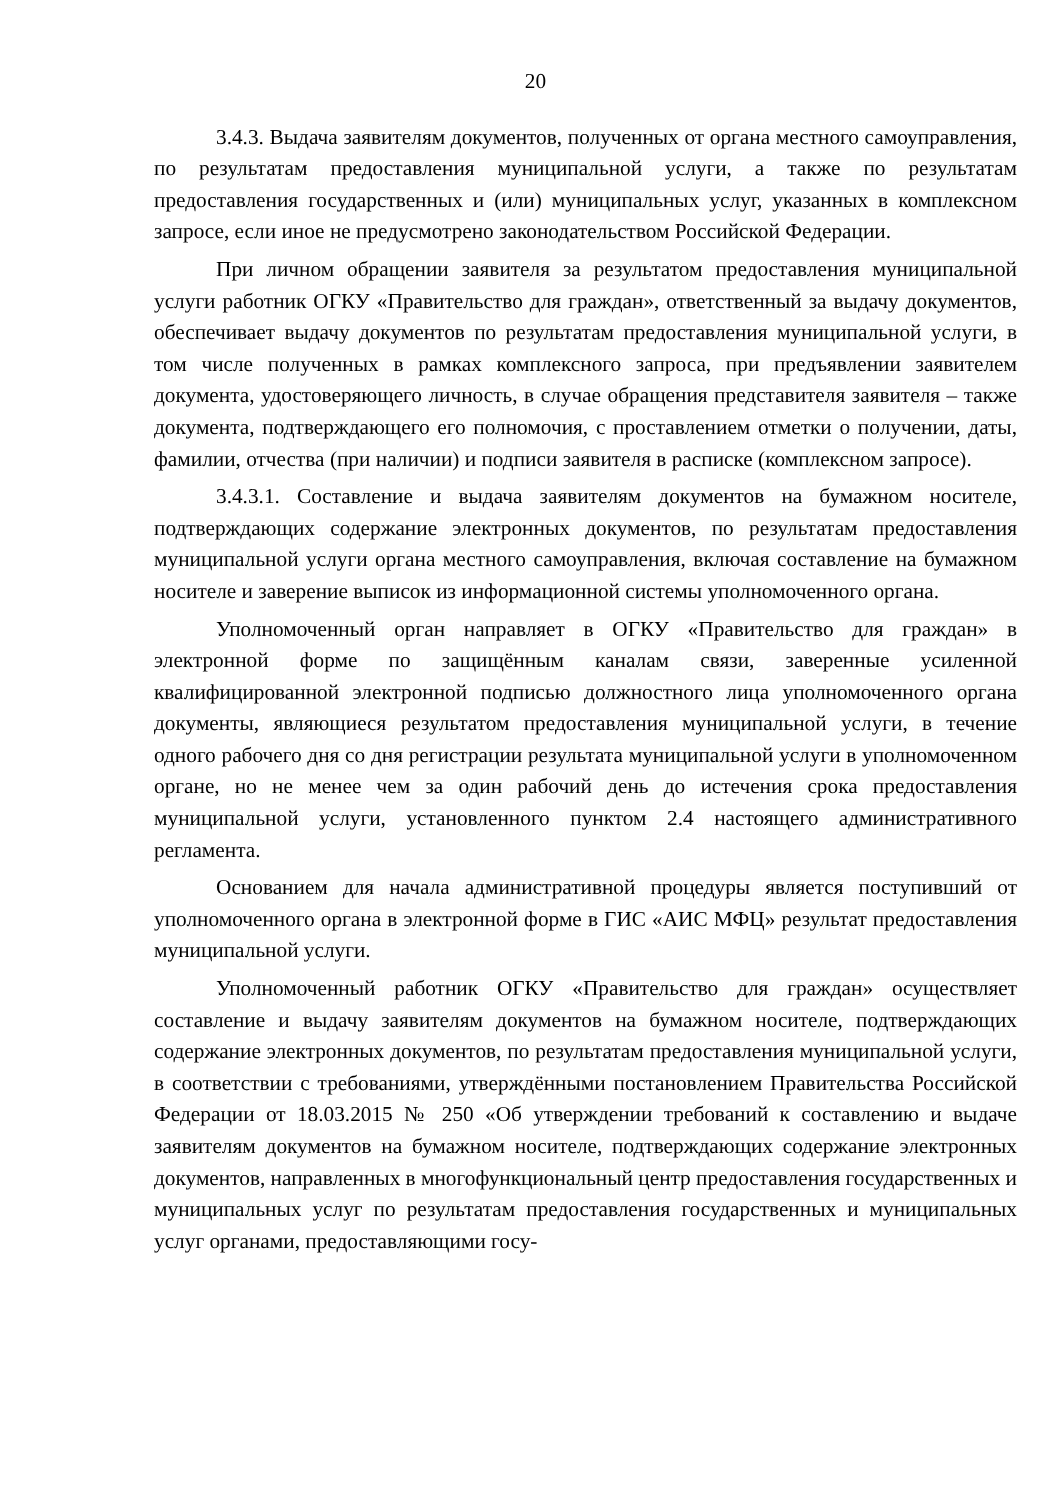20
3.4.3. Выдача заявителям документов, полученных от органа местного самоуправления, по результатам предоставления муниципальной услуги, а также по результатам предоставления государственных и (или) муниципальных услуг, указанных в комплексном запросе, если иное не предусмотрено законодательством Российской Федерации.
При личном обращении заявителя за результатом предоставления муниципальной услуги работник ОГКУ «Правительство для граждан», ответственный за выдачу документов, обеспечивает выдачу документов по результатам предоставления муниципальной услуги, в том числе полученных в рамках комплексного запроса, при предъявлении заявителем документа, удостоверяющего личность, в случае обращения представителя заявителя – также документа, подтверждающего его полномочия, с проставлением отметки о получении, даты, фамилии, отчества (при наличии) и подписи заявителя в расписке (комплексном запросе).
3.4.3.1. Составление и выдача заявителям документов на бумажном носителе, подтверждающих содержание электронных документов, по результатам предоставления муниципальной услуги органа местного самоуправления, включая составление на бумажном носителе и заверение выписок из информационной системы уполномоченного органа.
Уполномоченный орган направляет в ОГКУ «Правительство для граждан» в электронной форме по защищённым каналам связи, заверенные усиленной квалифицированной электронной подписью должностного лица уполномоченного органа документы, являющиеся результатом предоставления муниципальной услуги, в течение одного рабочего дня со дня регистрации результата муниципальной услуги в уполномоченном органе, но не менее чем за один рабочий день до истечения срока предоставления муниципальной услуги, установленного пунктом 2.4 настоящего административного регламента.
Основанием для начала административной процедуры является поступивший от уполномоченного органа в электронной форме в ГИС «АИС МФЦ» результат предоставления муниципальной услуги.
Уполномоченный работник ОГКУ «Правительство для граждан» осуществляет составление и выдачу заявителям документов на бумажном носителе, подтверждающих содержание электронных документов, по результатам предоставления муниципальной услуги, в соответствии с требованиями, утверждёнными постановлением Правительства Российской Федерации от 18.03.2015 № 250 «Об утверждении требований к составлению и выдаче заявителям документов на бумажном носителе, подтверждающих содержание электронных документов, направленных в многофункциональный центр предоставления государственных и муниципальных услуг по результатам предоставления государственных и муниципальных услуг органами, предоставляющими госу-